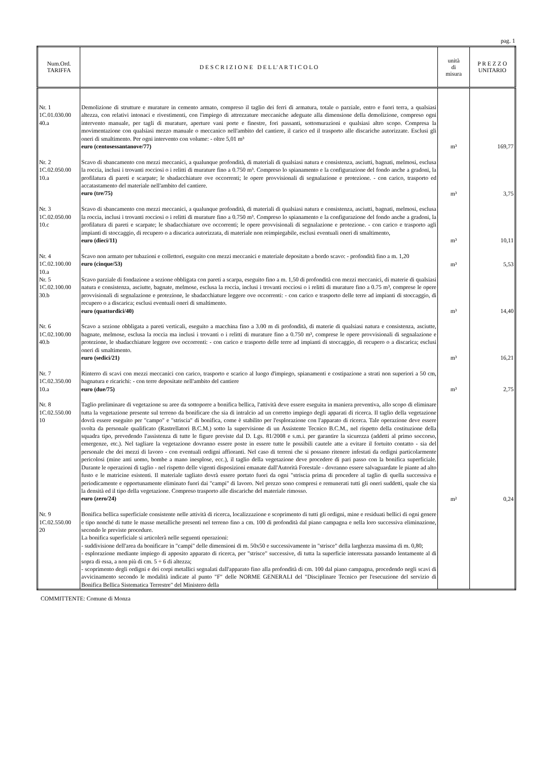pag. 1
| Num.Ord. TARIFFA | D E S C R I Z I O N E D E L L' A R T I C O L O | unità di misura | P R E Z Z O UNITARIO |
| --- | --- | --- | --- |
| Nr. 1 1C.01.030.00 40.a | Demolizione di strutture e murature in cemento armato, compreso il taglio dei ferri di armatura, totale o parziale, entro e fuori terra, a qualsiasi altezza, con relativi intonaci e rivestimenti, con l'impiego di attrezzature meccaniche adeguate alla dimensione della demolizione, compreso ogni intervento manuale, per tagli di murature, aperture vani porte e finestre, fori passanti, sottomurazioni e qualsiasi altro scopo. Compresa la movimentazione con qualsiasi mezzo manuale o meccanico nell'ambito del cantiere, il carico ed il trasporto alle discariche autorizzate. Esclusi gli oneri di smaltimento. Per ogni intervento con volume: - oltre 5,01 m³ euro (centosessantanove/77) | m³ | 169,77 |
| Nr. 2 1C.02.050.00 10.a | Scavo di sbancamento con mezzi meccanici, a qualunque profondità, di materiali di qualsiasi natura e consistenza, asciutti, bagnati, melmosi, esclusa la roccia, inclusi i trovanti rocciosi o i relitti di murature fino a 0.750 m³. Compreso lo spianamento e la configurazione del fondo anche a gradoni, la profilatura di pareti e scarpate; le sbadacchiature ove occorrenti; le opere provvisionali di segnalazione e protezione. - con carico, trasporto ed accatastamento del materiale nell'ambito del cantiere. euro (tre/75) | m³ | 3,75 |
| Nr. 3 1C.02.050.00 10.c | Scavo di sbancamento con mezzi meccanici, a qualunque profondità, di materiali di qualsiasi natura e consistenza, asciutti, bagnati, melmosi, esclusa la roccia, inclusi i trovanti rocciosi o i relitti di murature fino a 0.750 m³. Compreso lo spianamento e la configurazione del fondo anche a gradoni, la profilatura di pareti e scarpate; le sbadacchiature ove occorrenti; le opere provvisionali di segnalazione e protezione. - con carico e trasporto agli impianti di stoccaggio, di recupero o a discarica autorizzata, di materiale non reimpiegabile, esclusi eventuali oneri di smaltimento, euro (dieci/11) | m³ | 10,11 |
| Nr. 4 1C.02.100.00 10.a | Scavo non armato per tubazioni e collettori, eseguito con mezzi meccanici e materiale depositato a bordo scavo: - profondità fino a m. 1,20 euro (cinque/53) | m³ | 5,53 |
| Nr. 5 1C.02.100.00 30.b | Scavo parziale di fondazione a sezione obbligata con pareti a scarpa, eseguito fino a m. 1,50 di profondità con mezzi meccanici, di materie di qualsiasi natura e consistenza, asciutte, bagnate, melmose, esclusa la roccia, inclusi i trovanti rocciosi o i relitti di murature fino a 0.75 m³, comprese le opere provvisionali di segnalazione e protezione, le sbadacchiature leggere ove occorrenti: - con carico e trasporto delle terre ad impianti di stoccaggio, di recupero o a discarica; esclusi eventuali oneri di smaltimento. euro (quattordici/40) | m³ | 14,40 |
| Nr. 6 1C.02.100.00 40.b | Scavo a sezione obbligata a pareti verticali, eseguito a macchina fino a 3.00 m di profondità, di materie di qualsiasi natura e consistenza, asciutte, bagnate, melmose, esclusa la roccia ma inclusi i trovanti o i relitti di murature fino a 0.750 m³, comprese le opere provvisionali di segnalazione e protezione, le sbadacchiature leggere ove occorrenti: - con carico e trasporto delle terre ad impianti di stoccaggio, di recupero o a discarica; esclusi oneri di smaltimento. euro (sedici/21) | m³ | 16,21 |
| Nr. 7 1C.02.350.00 10.a | Rinterro di scavi con mezzi meccanici con carico, trasporto e scarico al luogo d'impiego, spianamenti e costipazione a strati non superiori a 50 cm, bagnatura e ricarichi: - con terre depositate nell'ambito del cantiere euro (due/75) | m³ | 2,75 |
| Nr. 8 1C.02.550.00 10 | Taglio preliminare di vegetazione su aree da sottoporre a bonifica bellica, l'attività deve essere eseguita in maniera preventiva, allo scopo di eliminare tutta la vegetazione presente sul terreno da bonificare che sia di intralcio ad un corretto impiego degli apparati di ricerca. Il taglio della vegetazione dovrà essere eseguito per "campo" e "striscia" di bonifica, come è stabilito per l'esplorazione con l'apparato di ricerca. Tale operazione deve essere svolta da personale qualificato (Rastrellatori B.C.M.) sotto la supervisione di un Assistente Tecnico B.C.M., nel rispetto della costituzione della squadra tipo, prevedendo l'assistenza di tutte le figure previste dal D. Lgs. 81/2008 e s.m.i. per garantire la sicurezza (addetti al primo soccorso, emergenze, etc.). Nel tagliare la vegetazione dovranno essere poste in essere tutte le possibili cautele atte a evitare il fortuito contatto - sia del personale che dei mezzi di lavoro - con eventuali ordigni affioranti. Nel caso di terreni che si possano ritenere infestati da ordigni particolarmente pericolosi (mine anti uomo, bombe a mano inesplose, ecc.), il taglio della vegetazione deve procedere di pari passo con la bonifica superficiale. Durante le operazioni di taglio - nel rispetto delle vigenti disposizioni emanate dall'Autorità Forestale - dovranno essere salvaguardate le piante ad alto fusto e le matricine esistenti. Il materiale tagliato dovrà essere portato fuori da ogni "striscia prima di procedere al taglio di quella successiva e periodicamente e opportunamente eliminato fuori dai "campi" di lavoro. Nel prezzo sono compresi e remunerati tutti gli oneri suddetti, quale che sia la densità ed il tipo della vegetazione. Compreso trasporto alle discariche del materiale rimosso. euro (zero/24) | m² | 0,24 |
| Nr. 9 1C.02.550.00 20 | Bonifica bellica superficiale consistente nelle attività di ricerca, localizzazione e scoprimento di tutti gli ordigni, mine e residuati bellici di ogni genere e tipo nonché di tutte le masse metalliche presenti nel terreno fino a cm. 100 di profondità dal piano campagna e nella loro successiva eliminazione, secondo le previste procedure. La bonifica superficiale si articolerà nelle seguenti operazioni: - suddivisione dell'area da bonificare in "campi" delle dimensioni di m. 50x50 e successivamente in "strisce" della larghezza massima di m. 0,80; - esplorazione mediante impiego di apposito apparato di ricerca, per "strisce" successive, di tutta la superficie interessata passando lentamente al di sopra di essa, a non più di cm. 5 ÷ 6 di altezza; - scoprimento degli ordigni e dei corpi metallici segnalati dall'apparato fino alla profondità di cm. 100 dal piano campagna, procedendo negli scavi di avvicinamento secondo le modalità indicate al punto "F" delle NORME GENERALI del "Disciplinare Tecnico per l'esecuzione del servizio di Bonifica Bellica Sistematica Terrestre" del Ministero della | | |
COMMITTENTE: Comune di Monza